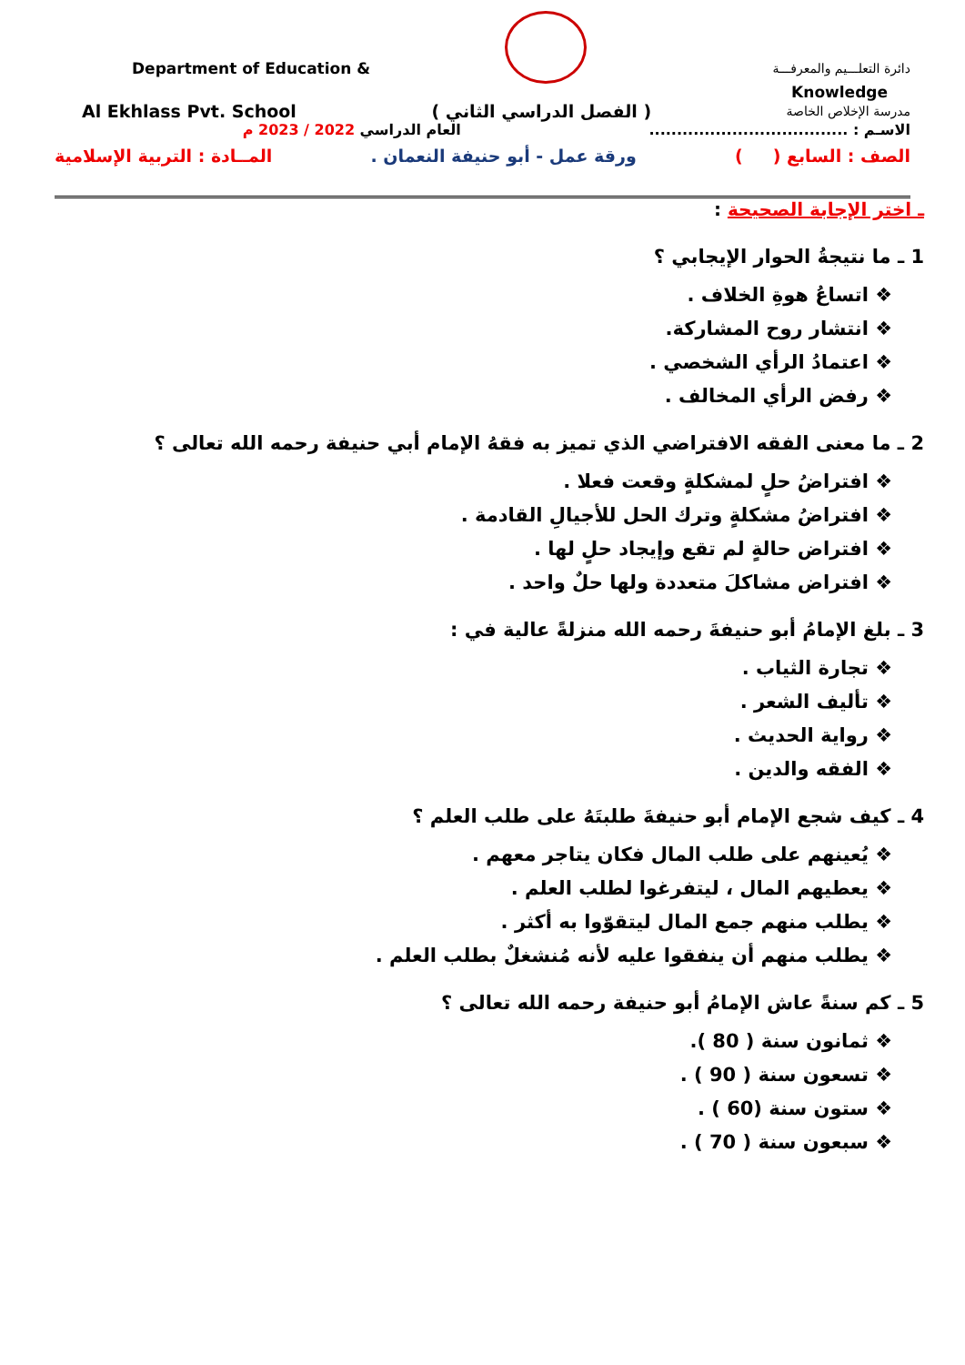Department of Education & دائرة التعلـــيم والمعرفـــة
Knowledge
Al Ekhlass Pvt. School ( الفصل الدراسي الثاني ) مدرسة الإخلاص الخاصة
العام الدراسي 2022 / 2023 م الاسـم : ....................................
الصف : السابع ( ) ورقة عمل - أبو حنيفة النعمان . المــادة : التربية الإسلامية
ـ اختر الإجابة الصحيحة :
1 ـ ما نتيجةُ الحوار الإيجابي ؟
❖ اتساعُ هوةِ الخلاف .
❖ انتشار روح المشاركة.
❖ اعتمادُ الرأي الشخصي .
❖ رفض الرأي المخالف .
2 ـ ما معنى الفقه الافتراضي الذي تميز به فقهُ الإمام أبي حنيفة رحمه الله تعالى ؟
❖ افتراضُ حلٍ لمشكلةٍ وقعت فعلا .
❖ افتراضُ مشكلةٍ وترك الحل للأجيالِ القادمة .
❖ افتراض حالةٍ لم تقع وإيجاد حلٍ لها .
❖ افتراض مشاكلَ متعددة ولها حلٌ واحد .
3 ـ بلغ الإمامُ أبو حنيفةَ رحمه الله منزلةً عالية في :
❖ تجارة الثياب .
❖ تأليف الشعر .
❖ رواية الحديث .
❖ الفقه والدين .
4 ـ كيف شجع الإمام أبو حنيفةَ طلبتَهُ على طلب العلم ؟
❖ يُعينهم على طلب المال فكان يتاجر معهم .
❖ يعطيهم المال ، ليتفرغوا لطلب العلم .
❖ يطلب منهم جمع المال ليتقوّوا به أكثر .
❖ يطلب منهم أن ينفقوا عليه لأنه مُنشغلٌ بطلب العلم .
5 ـ كم سنةً عاش الإمامُ أبو حنيفة رحمه الله تعالى ؟
❖ ثمانون سنة ( 80 ).
❖ تسعون سنة ( 90 ) .
❖ ستون سنة (60 ) .
❖ سبعون سنة ( 70 ) .